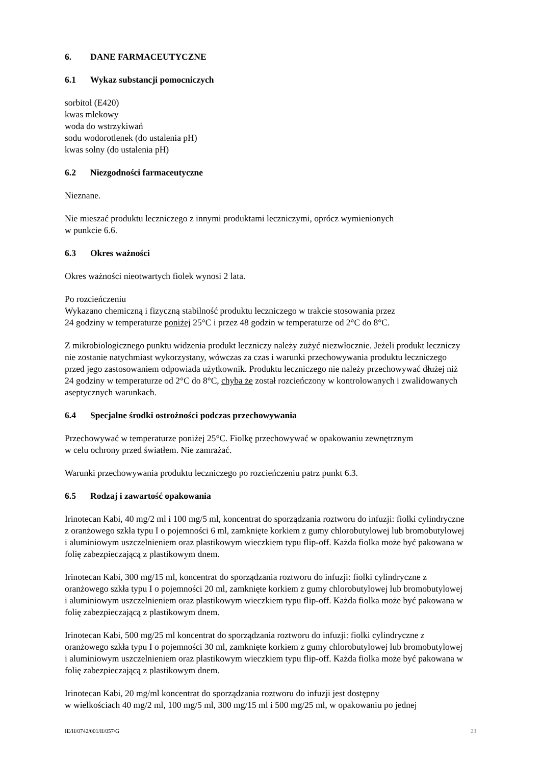6. DANE FARMACEUTYCZNE
6.1 Wykaz substancji pomocniczych
sorbitol (E420)
kwas mlekowy
woda do wstrzykiwań
sodu wodorotlenek (do ustalenia pH)
kwas solny (do ustalenia pH)
6.2 Niezgodności farmaceutyczne
Nieznane.
Nie mieszać produktu leczniczego z innymi produktami leczniczymi, oprócz wymienionych
w punkcie 6.6.
6.3 Okres ważności
Okres ważności nieotwartych fiolek wynosi 2 lata.
Po rozcieńczeniu
Wykazano chemiczną i fizyczną stabilność produktu leczniczego w trakcie stosowania przez
24 godziny w temperaturze poniżej 25°C i przez 48 godzin w temperaturze od 2°C do 8°C.
Z mikrobiologicznego punktu widzenia produkt leczniczy należy zużyć niezwłocznie. Jeżeli produkt leczniczy nie zostanie natychmiast wykorzystany, wówczas za czas i warunki przechowywania produktu leczniczego przed jego zastosowaniem odpowiada użytkownik. Produktu leczniczego nie należy przechowywać dłużej niż 24 godziny w temperaturze od 2°C do 8°C, chyba że został rozcieńczony w kontrolowanych i zwalidowanych aseptycznych warunkach.
6.4 Specjalne środki ostrożności podczas przechowywania
Przechowywać w temperaturze poniżej 25°C. Fiolkę przechowywać w opakowaniu zewnętrznym
w celu ochrony przed światłem. Nie zamrażać.
Warunki przechowywania produktu leczniczego po rozcieńczeniu patrz punkt 6.3.
6.5 Rodzaj i zawartość opakowania
Irinotecan Kabi, 40 mg/2 ml i 100 mg/5 ml, koncentrat do sporządzania roztworu do infuzji: fiolki cylindryczne z oranżowego szkła typu I o pojemności 6 ml, zamknięte korkiem z gumy chlorobutylowej lub bromobutylowej i aluminiowym uszczelnieniem oraz plastikowym wieczkiem typu flip-off. Każda fiolka może być pakowana w folię zabezpieczającą z plastikowym dnem.
Irinotecan Kabi, 300 mg/15 ml, koncentrat do sporządzania roztworu do infuzji: fiolki cylindryczne z oranżowego szkła typu I o pojemności 20 ml, zamknięte korkiem z gumy chlorobutylowej lub bromobutylowej i aluminiowym uszczelnieniem oraz plastikowym wieczkiem typu flip-off. Każda fiolka może być pakowana w folię zabezpieczającą z plastikowym dnem.
Irinotecan Kabi, 500 mg/25 ml koncentrat do sporządzania roztworu do infuzji: fiolki cylindryczne z oranżowego szkła typu I o pojemności 30 ml, zamknięte korkiem z gumy chlorobutylowej lub bromobutylowej i aluminiowym uszczelnieniem oraz plastikowym wieczkiem typu flip-off. Każda fiolka może być pakowana w folię zabezpieczającą z plastikowym dnem.
Irinotecan Kabi, 20 mg/ml koncentrat do sporządzania roztworu do infuzji jest dostępny
w wielkościach 40 mg/2 ml, 100 mg/5 ml, 300 mg/15 ml i 500 mg/25 ml, w opakowaniu po jednej
IE/H/0742/001/II/057/G 23